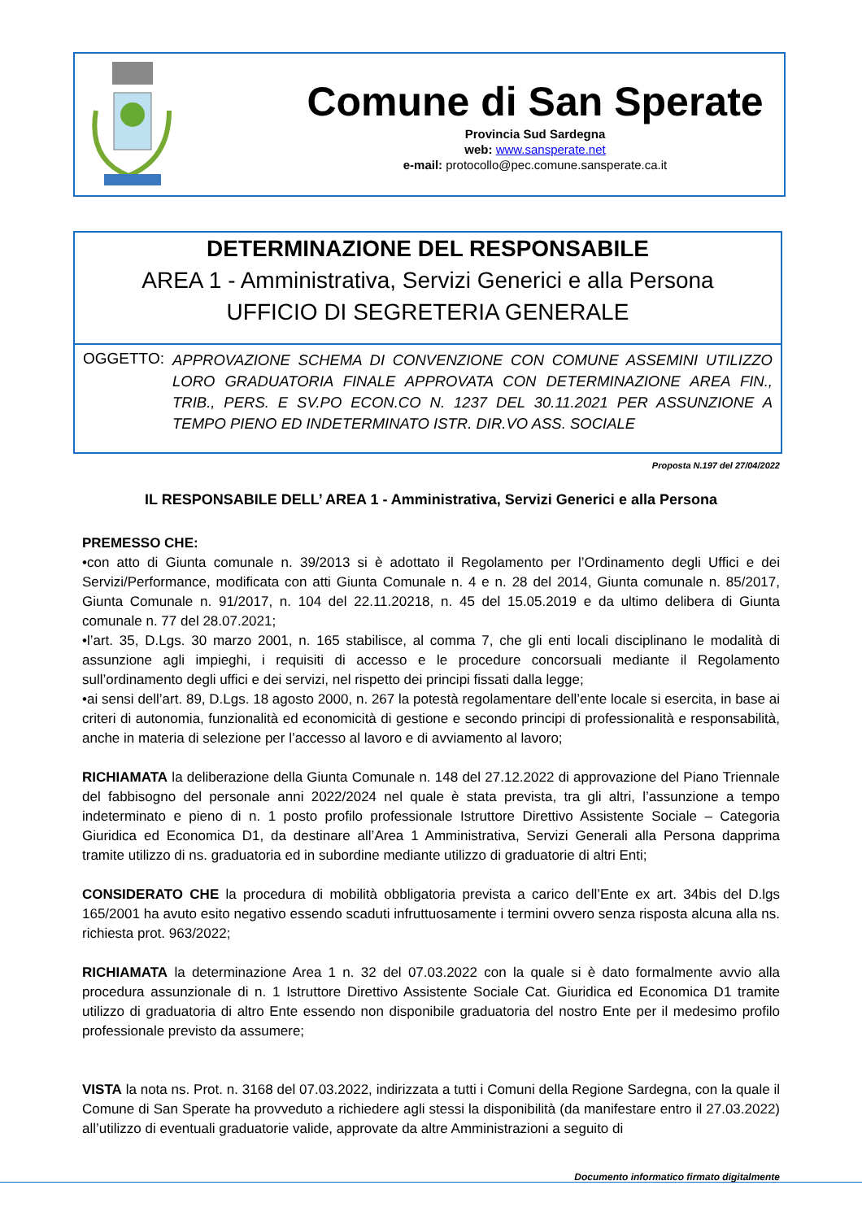Comune di San Sperate
Provincia Sud Sardegna
web: www.sansperate.net
e-mail: protocollo@pec.comune.sansperate.ca.it
DETERMINAZIONE DEL RESPONSABILE
AREA 1 - Amministrativa, Servizi Generici e alla Persona
UFFICIO DI SEGRETERIA GENERALE
OGGETTO:
APPROVAZIONE SCHEMA DI CONVENZIONE CON COMUNE ASSEMINI UTILIZZO LORO GRADUATORIA FINALE APPROVATA CON DETERMINAZIONE AREA FIN., TRIB., PERS. E SV.PO ECON.CO N. 1237 DEL 30.11.2021 PER ASSUNZIONE A TEMPO PIENO ED INDETERMINATO ISTR. DIR.VO ASS. SOCIALE
Proposta N.197 del 27/04/2022
IL RESPONSABILE DELL’ AREA 1 - Amministrativa, Servizi Generici e alla Persona
PREMESSO CHE:
•con atto di Giunta comunale n. 39/2013 si è adottato il Regolamento per l’Ordinamento degli Uffici e dei Servizi/Performance, modificata con atti Giunta Comunale n. 4 e n. 28 del 2014, Giunta comunale n. 85/2017, Giunta Comunale n. 91/2017, n. 104 del 22.11.20218, n. 45 del 15.05.2019 e da ultimo delibera di Giunta comunale n. 77 del 28.07.2021;
•l’art. 35, D.Lgs. 30 marzo 2001, n. 165 stabilisce, al comma 7, che gli enti locali disciplinano le modalità di assunzione agli impieghi, i requisiti di accesso e le procedure concorsuali mediante il Regolamento sull’ordinamento degli uffici e dei servizi, nel rispetto dei principi fissati dalla legge;
•ai sensi dell’art. 89, D.Lgs. 18 agosto 2000, n. 267 la potestà regolamentare dell’ente locale si esercita, in base ai criteri di autonomia, funzionalità ed economicità di gestione e secondo principi di professionalità e responsabilità, anche in materia di selezione per l’accesso al lavoro e di avviamento al lavoro;
RICHIAMATA la deliberazione della Giunta Comunale n. 148 del 27.12.2022 di approvazione del Piano Triennale del fabbisogno del personale anni 2022/2024 nel quale è stata prevista, tra gli altri, l’assunzione a tempo indeterminato e pieno di n. 1 posto profilo professionale Istruttore Direttivo Assistente Sociale – Categoria Giuridica ed Economica D1, da destinare all’Area 1 Amministrativa, Servizi Generali alla Persona dapprima tramite utilizzo di ns. graduatoria ed in subordine mediante utilizzo di graduatorie di altri Enti;
CONSIDERATO CHE la procedura di mobilità obbligatoria prevista a carico dell’Ente ex art. 34bis del D.lgs 165/2001 ha avuto esito negativo essendo scaduti infruttuosamente i termini ovvero senza risposta alcuna alla ns. richiesta prot. 963/2022;
RICHIAMATA la determinazione Area 1 n. 32 del 07.03.2022 con la quale si è dato formalmente avvio alla procedura assunzionale di n. 1 Istruttore Direttivo Assistente Sociale Cat. Giuridica ed Economica D1 tramite utilizzo di graduatoria di altro Ente essendo non disponibile graduatoria del nostro Ente per il medesimo profilo professionale previsto da assumere;
VISTA la nota ns. Prot. n. 3168 del 07.03.2022, indirizzata a tutti i Comuni della Regione Sardegna, con la quale il Comune di San Sperate ha provveduto a richiedere agli stessi la disponibilità (da manifestare entro il 27.03.2022) all’utilizzo di eventuali graduatorie valide, approvate da altre Amministrazioni a seguito di
Documento informatico firmato digitalmente